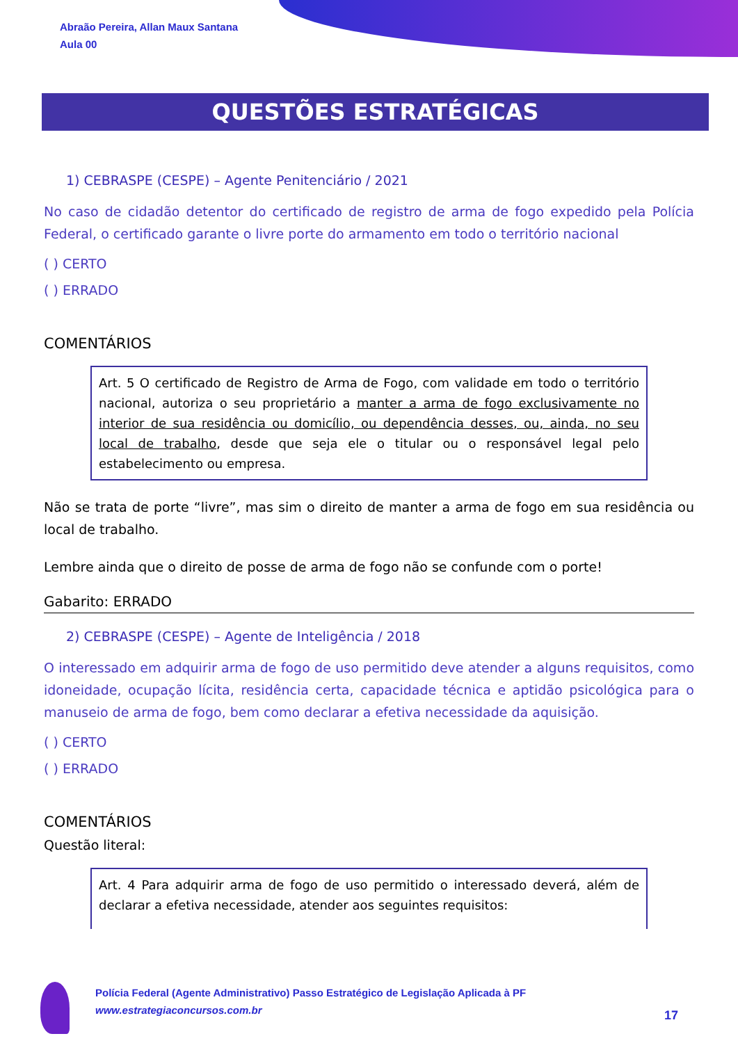Abraão Pereira, Allan Maux Santana
Aula 00
QUESTÕES ESTRATÉGICAS
1) CEBRASPE (CESPE) – Agente Penitenciário / 2021
No caso de cidadão detentor do certificado de registro de arma de fogo expedido pela Polícia Federal, o certificado garante o livre porte do armamento em todo o território nacional
( ) CERTO
( ) ERRADO
COMENTÁRIOS
Art. 5 O certificado de Registro de Arma de Fogo, com validade em todo o território nacional, autoriza o seu proprietário a manter a arma de fogo exclusivamente no interior de sua residência ou domicílio, ou dependência desses, ou, ainda, no seu local de trabalho, desde que seja ele o titular ou o responsável legal pelo estabelecimento ou empresa.
Não se trata de porte “livre”, mas sim o direito de manter a arma de fogo em sua residência ou local de trabalho.
Lembre ainda que o direito de posse de arma de fogo não se confunde com o porte!
Gabarito: ERRADO
2) CEBRASPE (CESPE) – Agente de Inteligência / 2018
O interessado em adquirir arma de fogo de uso permitido deve atender a alguns requisitos, como idoneidade, ocupação lícita, residência certa, capacidade técnica e aptidão psicológica para o manuseio de arma de fogo, bem como declarar a efetiva necessidade da aquisição.
( ) CERTO
( ) ERRADO
COMENTÁRIOS
Questão literal:
Art. 4 Para adquirir arma de fogo de uso permitido o interessado deverá, além de declarar a efetiva necessidade, atender aos seguintes requisitos:
Polícia Federal (Agente Administrativo) Passo Estratégico de Legislação Aplicada à PF
www.estrategiaconcursos.com.br
17